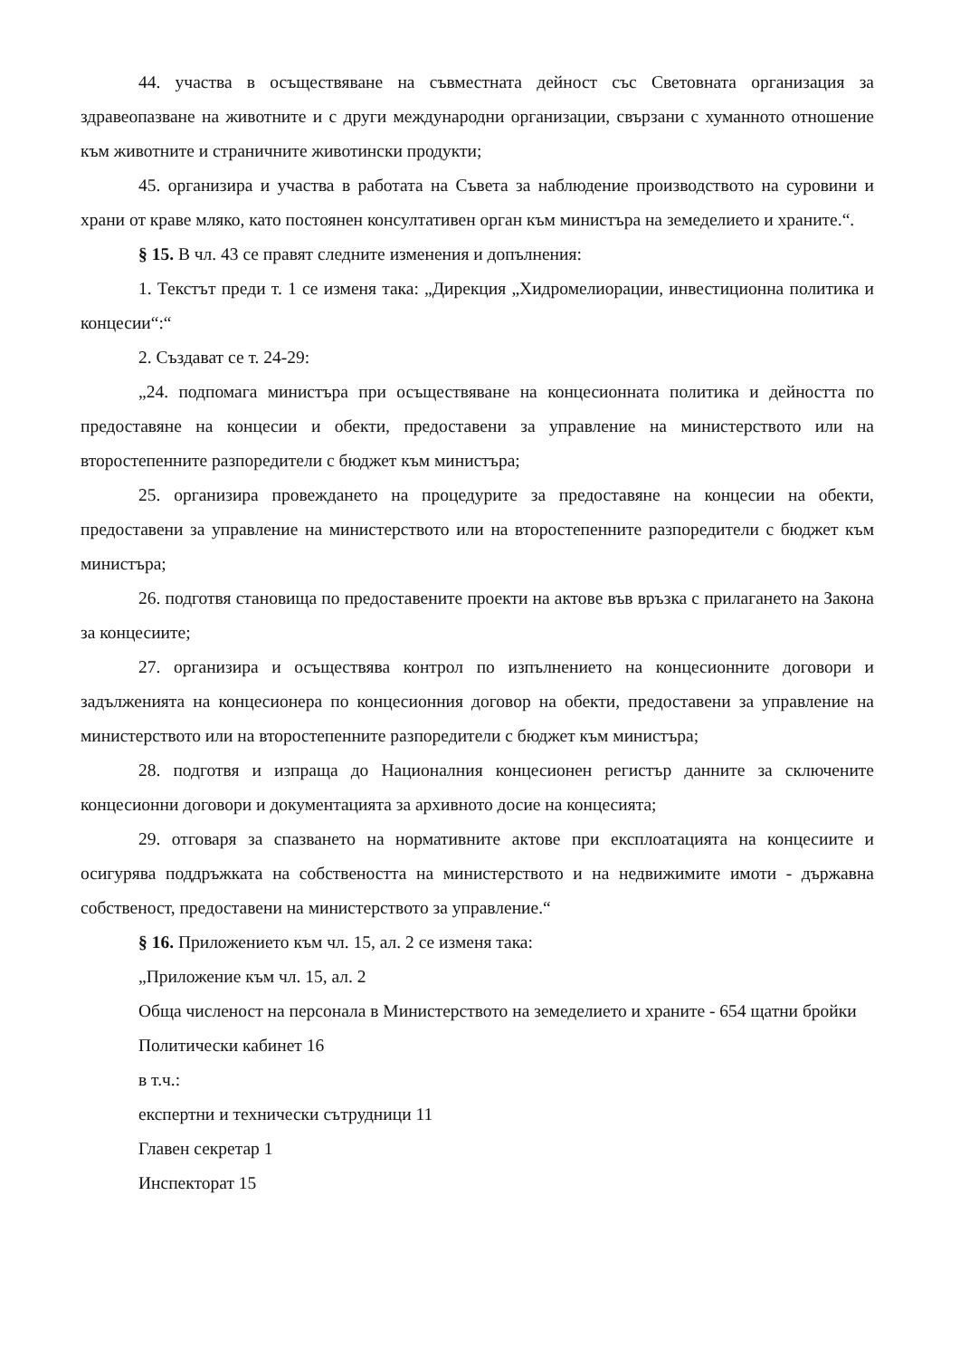44. участва в осъществяване на съвместната дейност със Световната организация за здравеопазване на животните и с други международни организации, свързани с хуманното отношение към животните и страничните животински продукти;
45. организира и участва в работата на Съвета за наблюдение производството на суровини и храни от краве мляко, като постоянен консултативен орган към министъра на земеделието и храните.“.
§ 15. В чл. 43 се правят следните изменения и допълнения:
1. Текстът преди т. 1 се изменя така: „Дирекция „Хидромелиорации, инвестиционна политика и концесии“:“
2. Създават се т. 24-29:
„24. подпомага министъра при осъществяване на концесионната политика и дейността по предоставяне на концесии и обекти, предоставени за управление на министерството или на второстепенните разпоредители с бюджет към министъра;
25. организира провеждането на процедурите за предоставяне на концесии на обекти, предоставени за управление на министерството или на второстепенните разпоредители с бюджет към министъра;
26. подготвя становища по предоставените проекти на актове във връзка с прилагането на Закона за концесиите;
27. организира и осъществява контрол по изпълнението на концесионните договори и задълженията на концесионера по концесионния договор на обекти, предоставени за управление на министерството или на второстепенните разпоредители с бюджет към министъра;
28. подготвя и изпраща до Националния концесионен регистър данните за сключените концесионни договори и документацията за архивното досие на концесията;
29. отговаря за спазването на нормативните актове при експлоатацията на концесиите и осигурява поддръжката на собствеността на министерството и на недвижимите имоти - държавна собственост, предоставени на министерството за управление.“
§ 16. Приложението към чл. 15, ал. 2 се изменя така:
„Приложение към чл. 15, ал. 2
Обща численост на персонала в Министерството на земеделието и храните - 654 щатни бройки
Политически кабинет 16
в т.ч.:
експертни и технически сътрудници 11
Главен секретар 1
Инспекторат 15